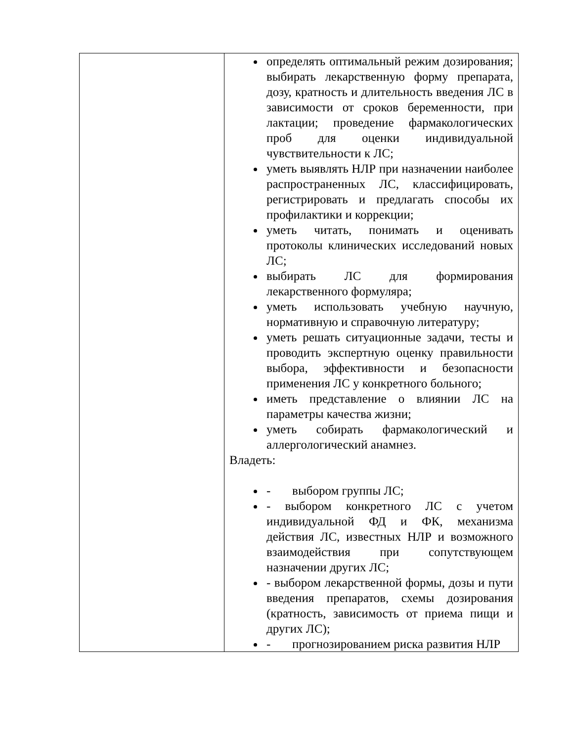| | определять оптимальный режим дозирования; выбирать лекарственную форму препарата, дозу, кратность и длительность введения ЛС в зависимости от сроков беременности, при лактации; проведение фармакологических проб для оценки индивидуальной чувствительности к ЛС; уметь выявлять НЛР при назначении наиболее распространенных ЛС, классифицировать, регистрировать и предлагать способы их профилактики и коррекции; уметь читать, понимать и оценивать протоколы клинических исследований новых ЛС; выбирать ЛС для формирования лекарственного формуляра; уметь использовать учебную научную, нормативную и справочную литературу; уметь решать ситуационные задачи, тесты и проводить экспертную оценку правильности выбора, эффективности и безопасности применения ЛС у конкретного больного; иметь представление о влиянии ЛС на параметры качества жизни; уметь собирать фармакологический и аллергологический анамнез. Владеть: - выбором группы ЛС; - выбором конкретного ЛС с учетом индивидуальной ФД и ФК, механизма действия ЛС, известных НЛР и возможного взаимодействия при сопутствующем назначении других ЛС; - выбором лекарственной формы, дозы и пути введения препаратов, схемы дозирования (кратность, зависимость от приема пищи и других ЛС); - прогнозированием риска развития НЛР |